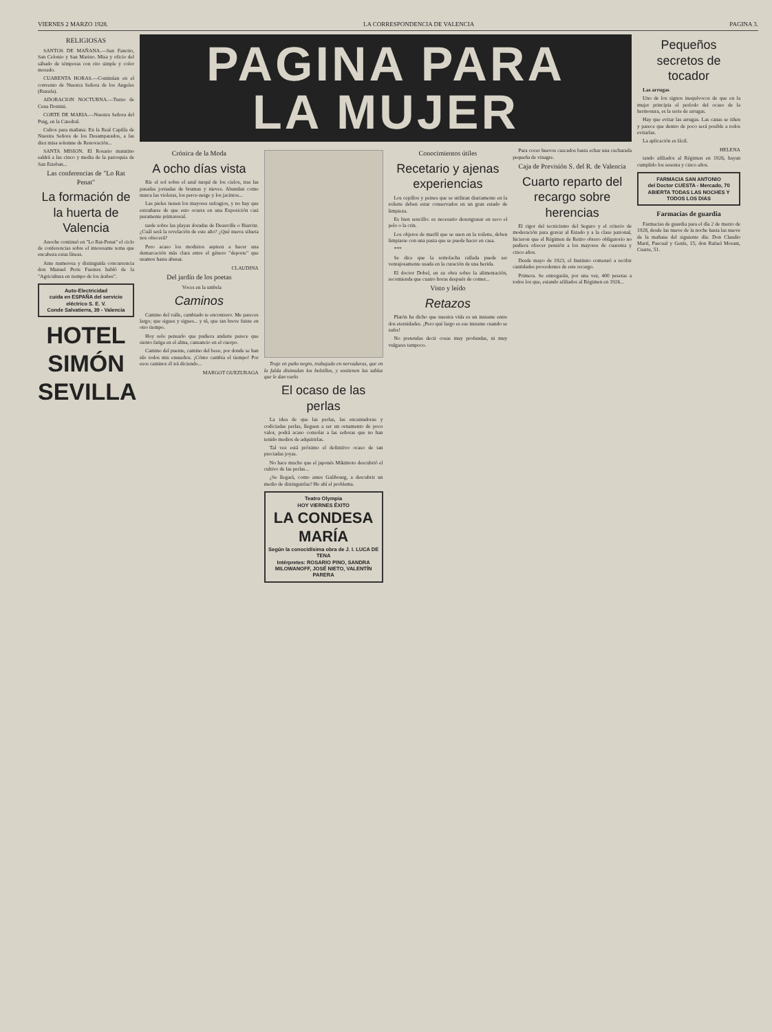VIERNES 2 MARZO 1928. LA CORRESPONDENCIA DE VALENCIA PAGINA 3.
RELIGIOSAS
SANTOS DE MAÑANA.—San Fanctio, San Celonio y San Marino. Misa y oficio del sábado de témporas con rito simple y color morado.
CUARENTA HORAS.—Continúan en el convento de Nuestra Señora de los Angeles (Ruzafa).
ADORACION NOCTURNA.—Turno de Cena Domini.
CORTE DE MARIA.—Nuestra Señora del Puig, en la Catedral.
Cultos para mañana: En la Real Capilla de Nuestra Señora de los Desamparados, a las diez misa solemne de Renovación...
SANTA MISION. El Rosario matutino saldrá a las cinco y media de la parroquia de San Esteban...
Las conferencias de "Lo Rat Penat"
La formación de la huerta de Valencia
Anoche continuó en "Lo Rat-Penat" el ciclo de conferencias sobre el interesante tema que encabeza estas líneas.
Ante numerosa y distinguida concurrencia don Manuel Peris Fuentes habló de la "Agricultura en tiempo de los árabes".
Auto-Electricidad
cuida en ESPAÑA del servicio eléctrico S. E. V.
Conde Salvatierra, 39 - Valencia
HOTEL SIMÓN
SEVILLA
PAGINA PARA
LA MUJER
Crónica de la Moda
A ocho días vista
Ríe el sol sobre el azul turquí de los cielos, tras las pasadas jornadas de brumas y nieves. Abundan como nunca las violetas, los perce-neige y los jacintos...
Las pieles tienen los mayores sufragios, y no hay que extrañarse de que esto ocurra en una Exposición casi puramente primaveral.
tarde sobre las playas doradas de Deauville o Biarritz. ¿Cuál será la revelación de este año? ¿Qué nueva silueta nos ofrecerá?
Pero acaso los modistos aspiren a hacer una demarcación más clara entre el género "deporte" que usamos hasta abusar.
CLAUDINA
Del jardín de los poetas
Voces en la umbría
Caminos
Camino del valle, cambiado te encontrero. Me pareces largo; que sigues y sigues... y tú, que tan breve fuiste en otro tiempo.
Hoy solo pensarlo que pudiera andarte parece que siento fatiga en el alma, cansancio en el cuerpo.
Camino del puente, camino del beso, por donde se han ido todos mis ensueños. ¡Cómo cambia el tiempo! Por esos caminos él irá diciendo...
MARGOT GUEZURAGA
Traje en paño negro, trabajado en nervaduras, que en la falda disimulan los bolsillos, y sostienen las tablas que le dan vuelo
El ocaso de las perlas
La idea de que las perlas, las encantadoras y codiciadas perlas, lleguen a ser un ornamento de poco valor, podrá acaso consolar a las señoras que no han tenido medios de adquirirlas.
Tal vez está próximo el definitivo ocaso de tan preciadas joyas.
No hace mucho que el japonés Mikimoto descubrió el cultivo de las perlas...
¿Se llegará, como antes Galibourg, a descubrir un medio de distinguirlas? He ahí el problema.
Teatro Olympia
HOY VIERNES ÉXITO
LA CONDESA MARÍA
Según la conocidísima obra de J. I. LUCA DE TENA
Intérpretes: ROSARIO PINO, SANDRA MILOWANOFF, JOSÉ NIETO, VALENTÍN PARERA
Conocimientos útiles
Recetario y ajenas experiencias
Los cepillos y peines que se utilizan diariamente en la toilette deben estar conservados en un gran estado de limpieza.
Es bien sencillo: es necesario desengrasar en seco el pelo o la crin.
Los objetos de marfil que se usen en la toilette, deben limpiarse con una pasta que se puede hacer en casa.
***
Se dice que la remolacha rallada puede ser ventajosamente usada en la curación de una herida.
El doctor Dobel, en su obra sobre la alimentación, recomienda que cuatro horas después de comer...
Visto y leído
Retazos
Platón ha dicho que nuestra vida es un instante entre dos eternidades. ¡Pero qué largo es ese instante cuando se sufre!
No pretendas decir cosas muy profundas, ni muy vulgares tampoco.
Para cocer huevos cascados basta echar una cucharada pequeña de vinagre.
Caja de Previsión S. del R. de Valencia
Cuarto reparto del recargo sobre herencias
El rigor del tecnicismo del Seguro y el criterio de moderación para gravar al Estado y a la clase patronal, hicieron que el Régimen de Retiro obrero obligatorio no pudiera ofrecer pensión a los mayores de cuarenta y cinco años.
Desde mayo de 1923, el Instituto comenzó a recibir cantidades procedentes de este recargo.
Primera. Se entregarán, por una vez, 400 pesetas a todos los que, estando afiliados al Régimen en 1926...
Pequeños secretos de tocador
Las arrugas
Uno de los signos inequívocos de que en la mujer principia el período del ocaso de la hermosura, es la serie de arrugas.
Hay que evitar las arrugas. Las canas se tiñen y parece que dentro de poco será posible a todos evitarlas.
La aplicación es fácil.
HELENA
tando afiliados al Régimen en 1926, hayan cumplido los sesenta y cinco años.
FARMACIA SAN ANTONIO
del Doctor CUESTA - Mercado, 70
ABIERTA TODAS LAS NOCHES Y TODOS LOS DIAS
Farmacias de guardia
Farmacias de guardia para el día 2 de marzo de 1928, desde las nueve de la noche hasta las nueve de la mañana del siguiente día: Don Claudio Martí, Pascual y Genís, 15; don Rafael Morant, Cuarte, 51.